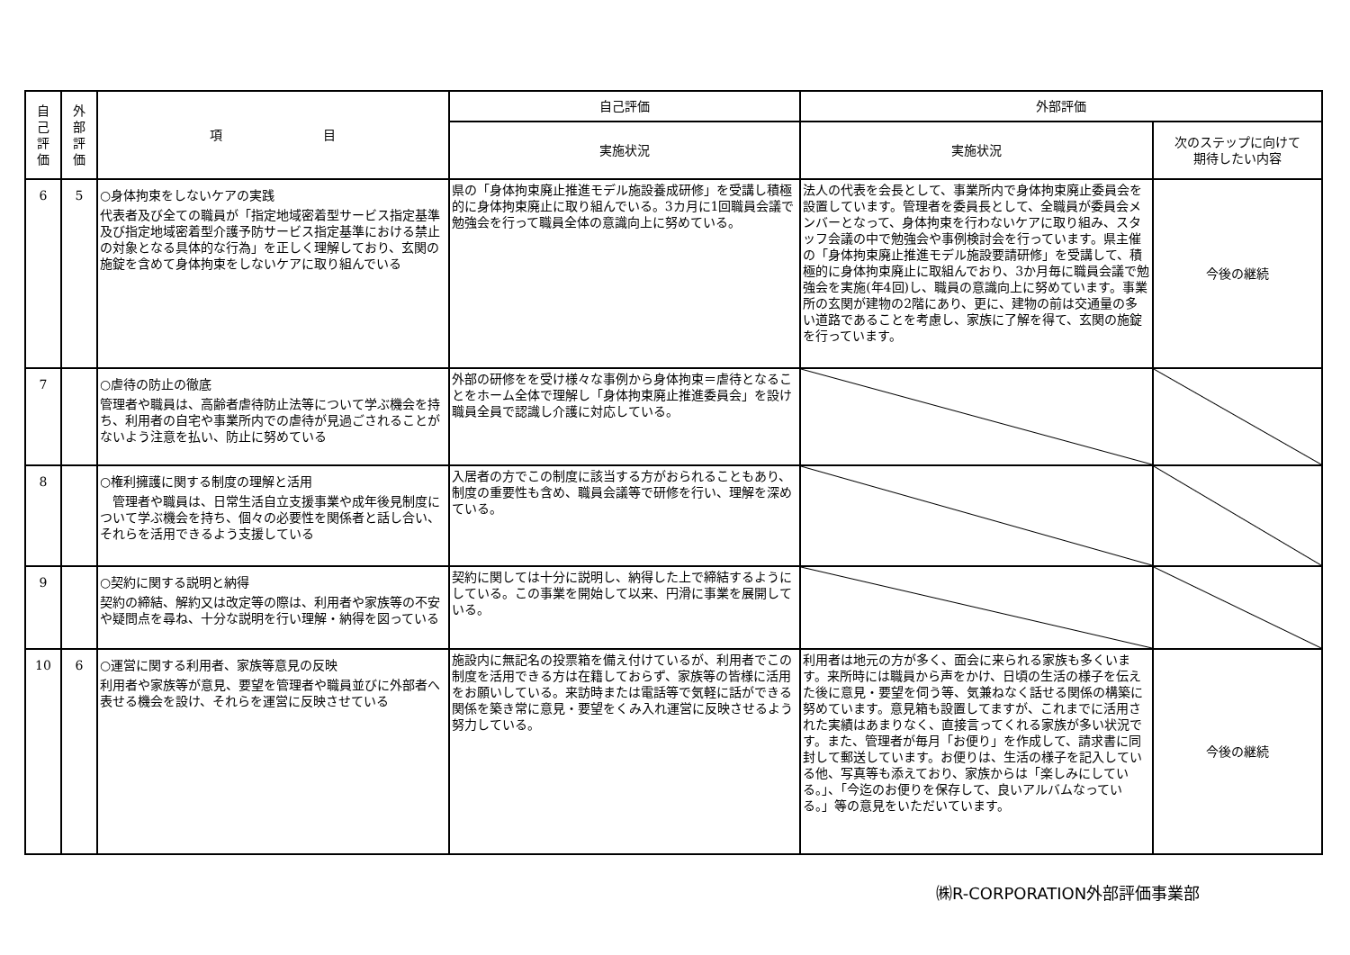| 自 己 評 価 | 外 部 評 価 | 項 目 | 自己評価 | 外部評価 | |
| --- | --- | --- | --- | --- | --- |
| | | | 実施状況 | 実施状況 | 次のステップに向けて 期待したい内容 |
| 6 | 5 | ○身体拘束をしないケアの実践 代表者及び全ての職員が「指定地域密着型サービス指定基準及び指定地域密着型介護予防サービス指定基準における禁止の対象となる具体的な行為」を正しく理解しており、玄関の施錠を含めて身体拘束をしないケアに取り組んでいる | 県の「身体拘束廃止推進モデル施設養成研修」を受講し積極的に身体拘束廃止に取り組んでいる。3カ月に1回職員会議で勉強会を行って職員全体の意識向上に努めている。 | 法人の代表を会長として、事業所内で身体拘束廃止委員会を設置しています。管理者を委員長として、全職員が委員会メンバーとなって、身体拘束を行わないケアに取り組み、スタッフ会議の中で勉強会や事例検討会を行っています。県主催の「身体拘束廃止推進モデル施設要請研修」を受講して、積極的に身体拘束廃止に取組んでおり、3か月毎に職員会議で勉強会を実施(年4回)し、職員の意識向上に努めています。事業所の玄関が建物の2階にあり、更に、建物の前は交通量の多い道路であることを考慮し、家族に了解を得て、玄関の施錠を行っています。 | 今後の継続 |
| 7 | | ○虐待の防止の徹底 管理者や職員は、高齢者虐待防止法等について学ぶ機会を持ち、利用者の自宅や事業所内での虐待が見過ごされることがないよう注意を払い、防止に努めている | 外部の研修をを受け様々な事例から身体拘束＝虐待となることをホーム全体で理解し「身体拘束廃止推進委員会」を設け職員全員で認識し介護に対応している。 | | |
| 8 | | ○権利擁護に関する制度の理解と活用 管理者や職員は、日常生活自立支援事業や成年後見制度について学ぶ機会を持ち、個々の必要性を関係者と話し合い、それらを活用できるよう支援している | 入居者の方でこの制度に該当する方がおられることもあり、制度の重要性も含め、職員会議等で研修を行い、理解を深めている。 | | |
| 9 | | ○契約に関する説明と納得 契約の締結、解約又は改定等の際は、利用者や家族等の不安や疑問点を尋ね、十分な説明を行い理解・納得を図っている | 契約に関しては十分に説明し、納得した上で締結するようにしている。この事業を開始して以来、円滑に事業を展開している。 | | |
| 10 | 6 | ○運営に関する利用者、家族等意見の反映 利用者や家族等が意見、要望を管理者や職員並びに外部者へ表せる機会を設け、それらを運営に反映させている | 施設内に無記名の投票箱を備え付けているが、利用者でこの制度を活用できる方は在籍しておらず、家族等の皆様に活用をお願いしている。来訪時または電話等で気軽に話ができる関係を築き常に意見・要望をくみ入れ運営に反映させるよう努力している。 | 利用者は地元の方が多く、面会に来られる家族も多くいます。来所時には職員から声をかけ、日頃の生活の様子を伝えた後に意見・要望を伺う等、気兼ねなく話せる関係の構築に努めています。意見箱も設置してますが、これまでに活用された実績はあまりなく、直接言ってくれる家族が多い状況です。また、管理者が毎月「お便り」を作成して、請求書に同封して郵送しています。お便りは、生活の様子を記入している他、写真等も添えており、家族からは「楽しみにしている。」、「今迄のお便りを保存して、良いアルバムなっている。」等の意見をいただいています。 | 今後の継続 |
㈱R-CORPORATION外部評価事業部